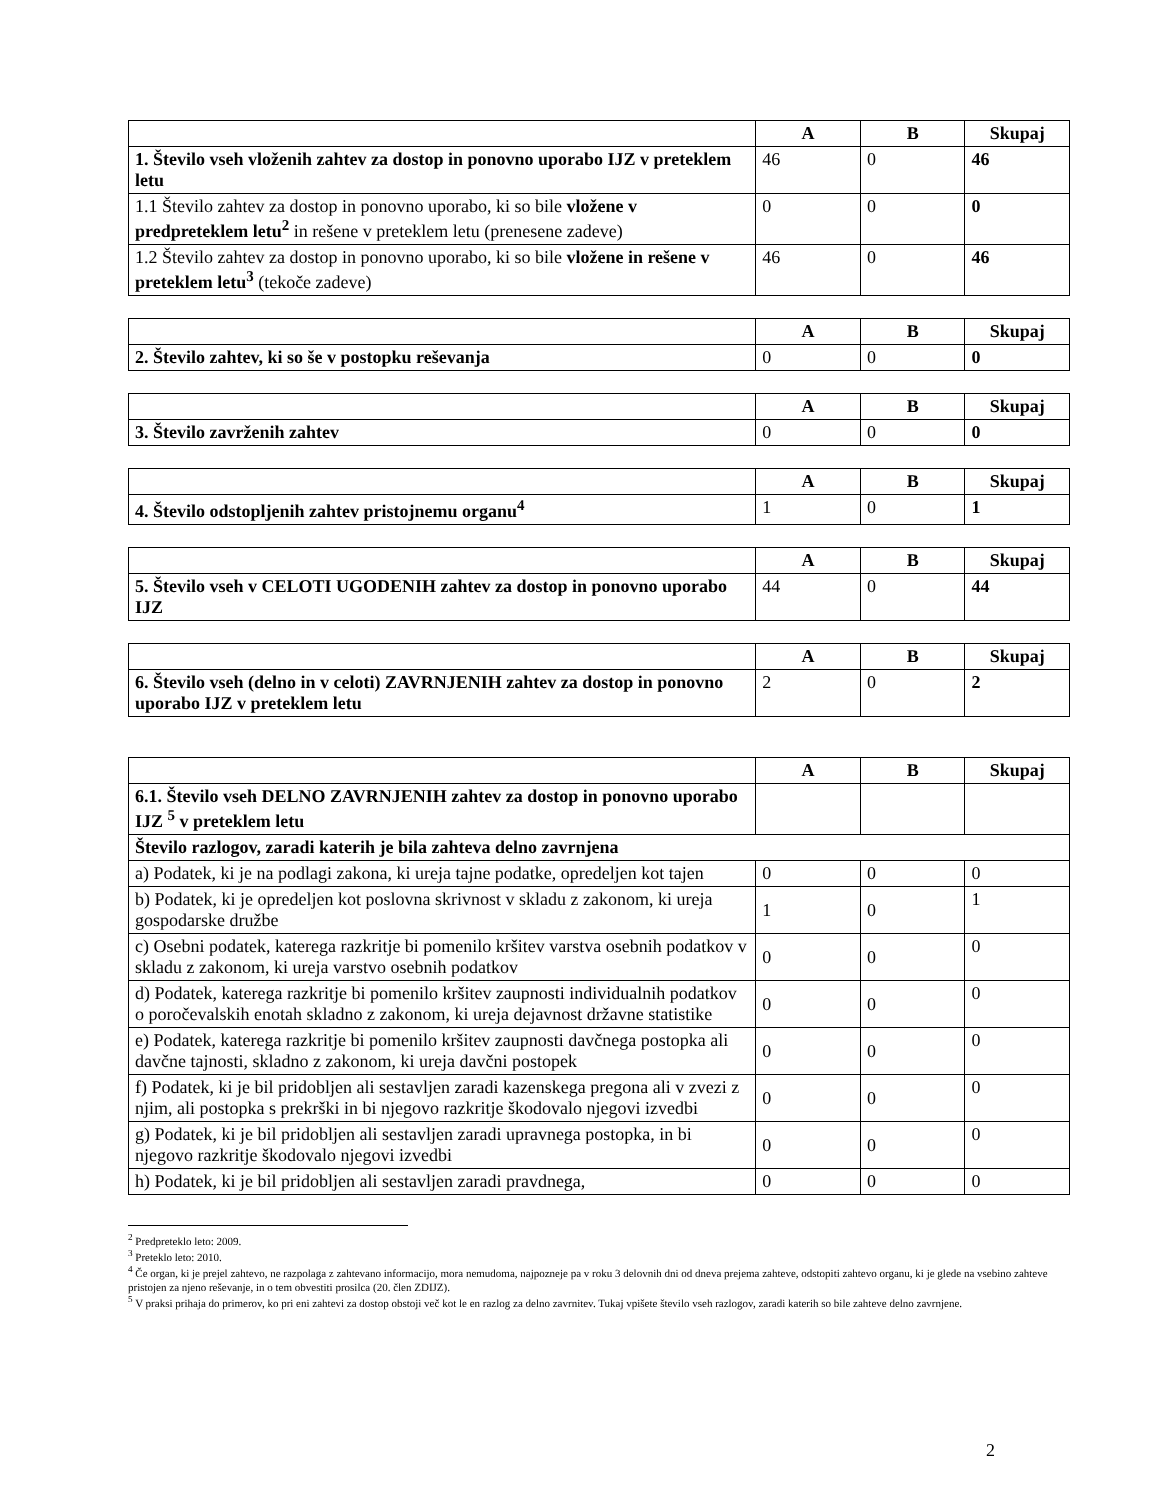| | A | B | Skupaj |
| --- | --- | --- | --- |
| 1. Število vseh vloženih zahtev za dostop in ponovno uporabo IJZ v preteklem letu | 46 | 0 | 46 |
| 1.1 Število zahtev za dostop in ponovno uporabo, ki so bile vložene v predpreteklem letu<sup>2</sup> in rešene v preteklem letu (prenesene zadeve) | 0 | 0 | 0 |
| 1.2 Število zahtev za dostop in ponovno uporabo, ki so bile vložene in rešene v preteklem letu<sup>3</sup> (tekoče zadeve) | 46 | 0 | 46 |
| | A | B | Skupaj |
| --- | --- | --- | --- |
| 2. Število zahtev, ki so še v postopku reševanja | 0 | 0 | 0 |
| | A | B | Skupaj |
| --- | --- | --- | --- |
| 3. Število zavrženih zahtev | 0 | 0 | 0 |
| | A | B | Skupaj |
| --- | --- | --- | --- |
| 4. Število odstopljenih zahtev pristojnemu organu<sup>4</sup> | 1 | 0 | 1 |
| | A | B | Skupaj |
| --- | --- | --- | --- |
| 5. Število vseh v CELOTI UGODENIH zahtev za dostop in ponovno uporabo IJZ | 44 | 0 | 44 |
| | A | B | Skupaj |
| --- | --- | --- | --- |
| 6. Število vseh (delno in v celoti) ZAVRNJENIH zahtev za dostop in ponovno uporabo IJZ v preteklem letu | 2 | 0 | 2 |
| | A | B | Skupaj |
| --- | --- | --- | --- |
| 6.1. Število vseh DELNO ZAVRNJENIH zahtev za dostop in ponovno uporabo IJZ <sup>5</sup> v preteklem letu | | | |
| Število razlogov, zaradi katerih je bila zahteva delno zavrnjena | | | |
| a) Podatek, ki je na podlagi zakona, ki ureja tajne podatke, opredeljen kot tajen | 0 | 0 | 0 |
| b) Podatek, ki je opredeljen kot poslovna skrivnost v skladu z zakonom, ki ureja gospodarske družbe | 1 | 0 | 1 |
| c) Osebni podatek, katerega razkritje bi pomenilo kršitev varstva osebnih podatkov v skladu z zakonom, ki ureja varstvo osebnih podatkov | 0 | 0 | 0 |
| d) Podatek, katerega razkritje bi pomenilo kršitev zaupnosti individualnih podatkov o poročevalskih enotah skladno z zakonom, ki ureja dejavnost državne statistike | 0 | 0 | 0 |
| e) Podatek, katerega razkritje bi pomenilo kršitev zaupnosti davčnega postopka ali davčne tajnosti, skladno z zakonom, ki ureja davčni postopek | 0 | 0 | 0 |
| f) Podatek, ki je bil pridobljen ali sestavljen zaradi kazenskega pregona ali v zvezi z njim, ali postopka s prekrški in bi njegovo razkritje škodovalo njegovi izvedbi | 0 | 0 | 0 |
| g) Podatek, ki je bil pridobljen ali sestavljen zaradi upravnega postopka, in bi njegovo razkritje škodovalo njegovi izvedbi | 0 | 0 | 0 |
| h) Podatek, ki je bil pridobljen ali sestavljen zaradi pravdnega, | 0 | 0 | 0 |
<sup>2</sup> Predpreteklo leto: 2009.
<sup>3</sup> Preteklo leto: 2010.
<sup>4</sup> Če organ, ki je prejel zahtevo, ne razpolaga z zahtevano informacijo, mora nemudoma, najpozneje pa v roku 3 delovnih dni od dneva prejema zahteve, odstopiti zahtevo organu, ki je glede na vsebino zahteve pristojen za njeno reševanje, in o tem obvestiti prosilca (20. člen ZDIJZ).
<sup>5</sup> V praksi prihaja do primerov, ko pri eni zahtevi za dostop obstoji več kot le en razlog za delno zavrnitev. Tukaj vpišete število vseh razlogov, zaradi katerih so bile zahteve delno zavrnjene.
2